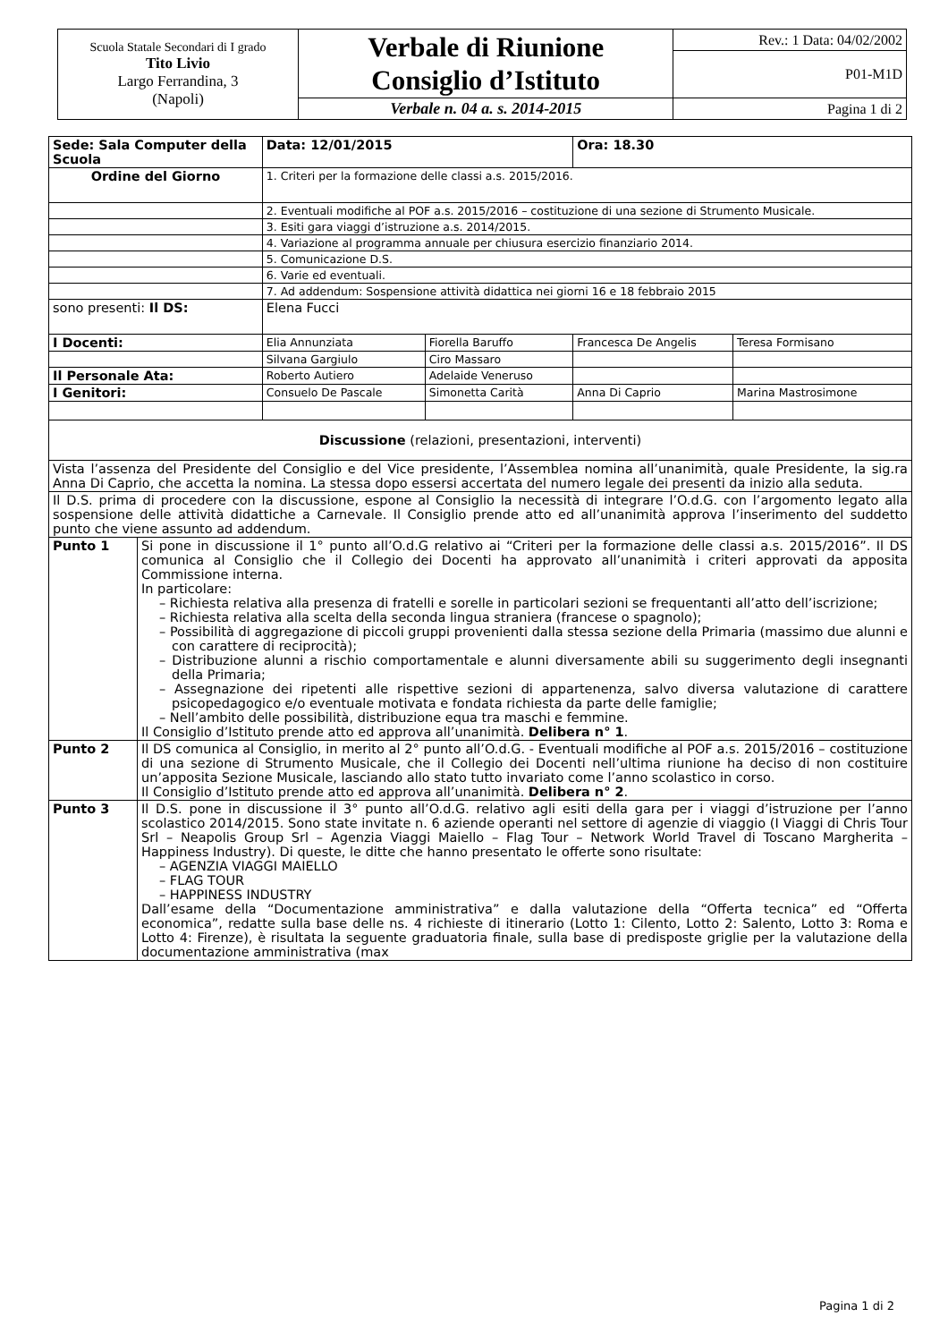| Scuola Statale Secondari di I grado Tito Livio Largo Ferrandina, 3 (Napoli) | Verbale di Riunione Consiglio d’Istituto | Rev.: 1 Data: 04/02/2002 |
| | | P01-M1D |
| | Verbale n. 04 a. s. 2014-2015 | Pagina 1 di 2 |
| Sede: Sala Computer della Scuola | | Data: 12/01/2015 | | Ora: 18.30 | |
| --- | --- | --- | --- | --- | --- |
| Ordine del Giorno | | 1. Criteri per la formazione delle classi a.s. 2015/2016. | | | |
| | | 2. Eventuali modifiche al POF a.s. 2015/2016 – costituzione di una sezione di Strumento Musicale. | | | |
| | | 3. Esiti gara viaggi d’istruzione a.s. 2014/2015. | | | |
| | | 4. Variazione al programma annuale per chiusura esercizio finanziario 2014. | | | |
| | | 5. Comunicazione D.S. | | | |
| | | 6. Varie ed eventuali. | | | |
| | | 7. Ad addendum: Sospensione attività didattica nei giorni 16 e 18 febbraio 2015 | | | |
| sono presenti: Il DS: | | Elena Fucci | | | |
| I Docenti: | | Elia Annunziata | Fiorella Baruffo | Francesca De Angelis | Teresa Formisano |
| | | Silvana Gargiulo | Ciro Massaro | | |
| Il Personale Ata: | | Roberto Autiero | Adelaide Veneruso | | |
| I Genitori: | | Consuelo De Pascale | Simonetta Carità | Anna Di Caprio | Marina Mastrosimone |
| Discussione (relazioni, presentazioni, interventi) | | | | | |
| Vista l’assenza del Presidente del Consiglio e del Vice presidente, l’Assemblea nomina all’unanimità, quale Presidente, la sig.ra Anna Di Caprio, che accetta la nomina. La stessa dopo essersi accertata del numero legale dei presenti da inizio alla seduta. | | | | | |
| Il D.S. prima di procedere con la discussione, espone al Consiglio la necessità di integrare l’O.d.G. con l’argomento legato alla sospensione delle attività didattiche a Carnevale. Il Consiglio prende atto ed all’unanimità approva l’inserimento del suddetto punto che viene assunto ad addendum. | | | | | |
| Punto 1 | Si pone in discussione il 1° punto all’O.d.G relativo ai “Criteri per la formazione delle classi a.s. 2015/2016”. Il DS comunica al Consiglio che il Collegio dei Docenti ha approvato all’unanimità i criteri approvati da apposita Commissione interna. In particolare: – Richiesta relativa alla presenza di fratelli e sorelle in particolari sezioni se frequentanti all’atto dell’iscrizione; – Richiesta relativa alla scelta della seconda lingua straniera (francese o spagnolo); – Possibilità di aggregazione di piccoli gruppi provenienti dalla stessa sezione della Primaria (massimo due alunni e con carattere di reciprocità); – Distribuzione alunni a rischio comportamentale e alunni diversamente abili su suggerimento degli insegnanti della Primaria; – Assegnazione dei ripetenti alle rispettive sezioni di appartenenza, salvo diversa valutazione di carattere psicopedagogico e/o eventuale motivata e fondata richiesta da parte delle famiglie; – Nell’ambito delle possibilità, distribuzione equa tra maschi e femmine. Il Consiglio d’Istituto prende atto ed approva all’unanimità. Delibera n° 1 . | | | | |
| Punto 2 | Il DS comunica al Consiglio, in merito al 2° punto all’O.d.G. - Eventuali modifiche al POF a.s. 2015/2016 – costituzione di una sezione di Strumento Musicale, che il Collegio dei Docenti nell’ultima riunione ha deciso di non costituire un’apposita Sezione Musicale, lasciando allo stato tutto invariato come l’anno scolastico in corso. Il Consiglio d’Istituto prende atto ed approva all’unanimità. Delibera n° 2 . | | | | |
| Punto 3 | Il D.S. pone in discussione il 3° punto all’O.d.G. relativo agli esiti della gara per i viaggi d’istruzione per l’anno scolastico 2014/2015. Sono state invitate n. 6 aziende operanti nel settore di agenzie di viaggio (I Viaggi di Chris Tour Srl – Neapolis Group Srl – Agenzia Viaggi Maiello – Flag Tour – Network World Travel di Toscano Margherita – Happiness Industry). Di queste, le ditte che hanno presentato le offerte sono risultate: – AGENZIA VIAGGI MAIELLO – FLAG TOUR – HAPPINESS INDUSTRY Dall’esame della “Documentazione amministrativa” e dalla valutazione della “Offerta tecnica” ed “Offerta economica”, redatte sulla base delle ns. 4 richieste di itinerario (Lotto 1: Cilento, Lotto 2: Salento, Lotto 3: Roma e Lotto 4: Firenze), è risultata la seguente graduatoria finale, sulla base di predisposte griglie per la valutazione della documentazione amministrativa (max | | | | |
Pagina 1 di 2